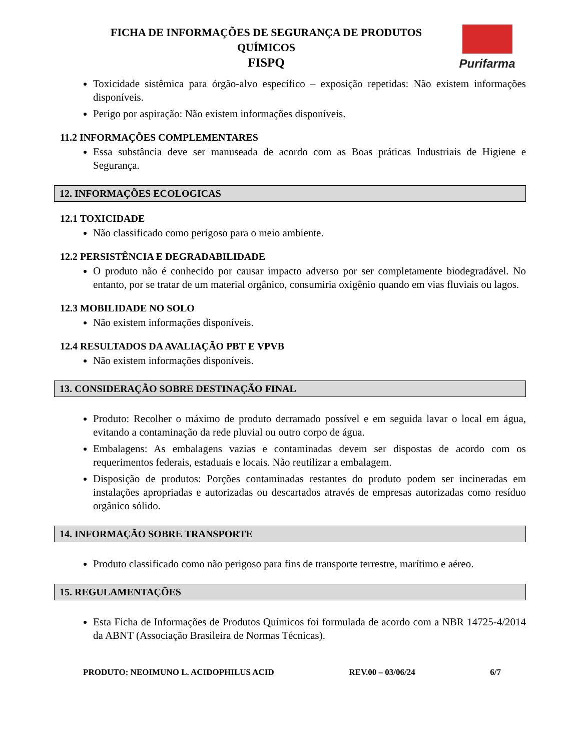FICHA DE INFORMAÇÕES DE SEGURANÇA DE PRODUTOS QUÍMICOS
FISPQ
Purifarma
Toxicidade sistêmica para órgão-alvo específico – exposição repetidas: Não existem informações disponíveis.
Perigo por aspiração: Não existem informações disponíveis.
11.2 INFORMAÇÕES COMPLEMENTARES
Essa substância deve ser manuseada de acordo com as Boas práticas Industriais de Higiene e Segurança.
12. INFORMAÇÕES ECOLOGICAS
12.1 TOXICIDADE
Não classificado como perigoso para o meio ambiente.
12.2 PERSISTÊNCIA E DEGRADABILIDADE
O produto não é conhecido por causar impacto adverso por ser completamente biodegradável. No entanto, por se tratar de um material orgânico, consumiria oxigênio quando em vias fluviais ou lagos.
12.3 MOBILIDADE NO SOLO
Não existem informações disponíveis.
12.4 RESULTADOS DA AVALIAÇÃO PBT E VPVB
Não existem informações disponíveis.
13. CONSIDERAÇÃO SOBRE DESTINAÇÃO FINAL
Produto: Recolher o máximo de produto derramado possível e em seguida lavar o local em água, evitando a contaminação da rede pluvial ou outro corpo de água.
Embalagens: As embalagens vazias e contaminadas devem ser dispostas de acordo com os requerimentos federais, estaduais e locais. Não reutilizar a embalagem.
Disposição de produtos: Porções contaminadas restantes do produto podem ser incineradas em instalações apropriadas e autorizadas ou descartados através de empresas autorizadas como resíduo orgânico sólido.
14. INFORMAÇÃO SOBRE TRANSPORTE
Produto classificado como não perigoso para fins de transporte terrestre, marítimo e aéreo.
15. REGULAMENTAÇÕES
Esta Ficha de Informações de Produtos Químicos foi formulada de acordo com a NBR 14725-4/2014 da ABNT (Associação Brasileira de Normas Técnicas).
PRODUTO: NEOIMUNO L. ACIDOPHILUS ACID REV.00 – 03/06/24 6/7